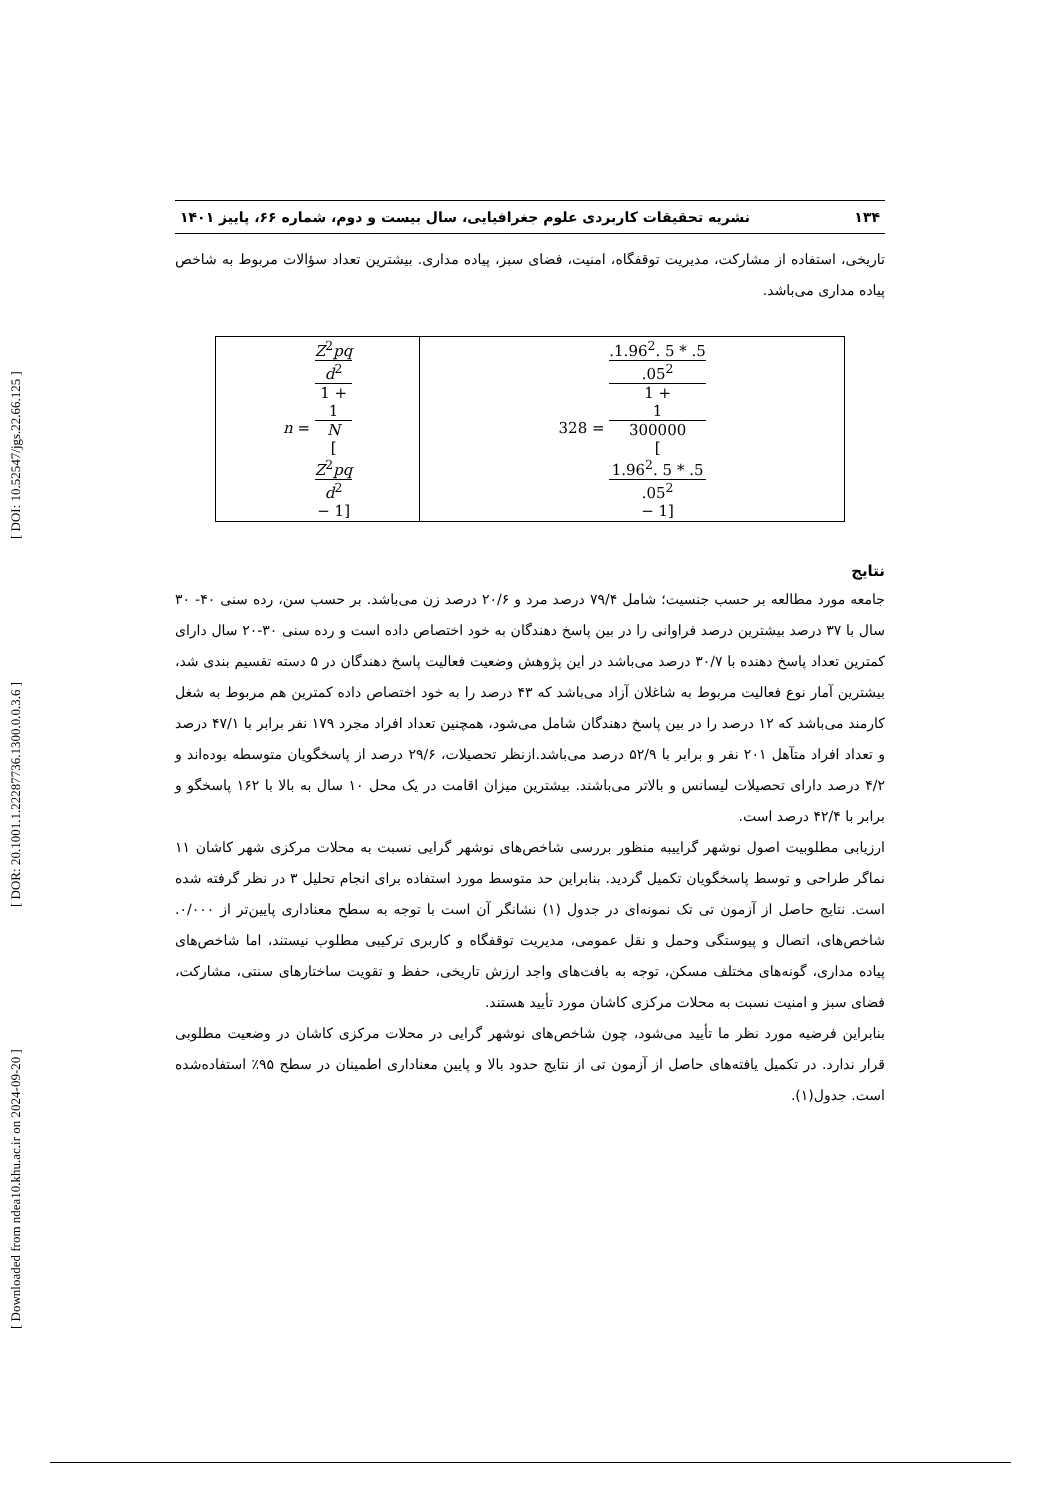[ Downloaded from ndea10.khu.ac.ir on 2024-09-20 ] [ DOR: 20.1001.1.22287736.1300.0.0.3.6 ] [ DOI: 10.52547/jgs.22.66.125 ]
۱۳۴ نشریه تحقیقات کاربردی علوم جغرافیایی، سال بیست و دوم، شماره ۶۶، پاییز ۱۴۰۱
تاریخی، استفاده از مشارکت، مدیریت توقفگاه، امنیت، فضای سبز، پیاده مداری. بیشترین تعداد سؤالات مربوط به شاخص پیاده مداری می‌باشد.
| n = Z<sup>2</sup> pq d<sup>2</sup> 1 + 1 N [ Z<sup>2</sup> pq d<sup>2</sup> − 1] | 328 = .1.96<sup>2</sup>. 5 * .5 .05<sup>2</sup> 1 + 1 300000 [ 1.96<sup>2</sup>. 5 * .5 .05<sup>2</sup> − 1] |
نتایج
جامعه مورد مطالعه بر حسب جنسیت؛ شامل ۷۹/۴ درصد مرد و ۲۰/۶ درصد زن می‌باشد. بر حسب سن، رده سنی ۴۰- ۳۰ سال با ۳۷ درصد بیشترین درصد فراوانی را در بین پاسخ دهندگان به خود اختصاص داده است و رده سنی ۳۰-۲۰ سال دارای کمترین تعداد پاسخ دهنده با ۳۰/۷ درصد می‌باشد در این پژوهش وضعیت فعالیت پاسخ دهندگان در ۵ دسته تقسیم بندی شد، بیشترین آمار نوع فعالیت مربوط به شاغلان آزاد می‌باشد که ۴۳ درصد را به خود اختصاص داده کمترین هم مربوط به شغل کارمند می‌باشد که ۱۲ درصد را در بین پاسخ دهندگان شامل می‌شود، همچنین تعداد افراد مجرد ۱۷۹ نفر برابر با ۴۷/۱ درصد و تعداد افراد متآهل ۲۰۱ نفر و برابر با ۵۲/۹ درصد می‌باشد.ازنظر تحصیلات، ۲۹/۶ درصد از پاسخگویان متوسطه بوده‌اند و ۴/۲ درصد دارای تحصیلات لیسانس و بالاتر می‌باشند. بیشترین میزان اقامت در یک محل ۱۰ سال به بالا با ۱۶۲ پاسخگو و برابر با ۴۲/۴ درصد است.
ارزیابی مطلوبیت اصول نوشهر گراییبه منظور بررسی شاخص‌های نوشهر گرایی نسبت به محلات مرکزی شهر کاشان ۱۱ نماگر طراحی و توسط پاسخگویان تکمیل گردید. بنابراین حد متوسط مورد استفاده برای انجام تحلیل ۳ در نظر گرفته شده است. نتایج حاصل از آزمون تی تک نمونه‌ای در جدول (۱) نشانگر آن است با توجه به سطح معناداری پایین‌تر از ۰/۰۰۰. شاخص‌های، اتصال و پیوستگی وحمل و نقل عمومی، مدیریت توقفگاه و کاربری ترکیبی مطلوب نیستند، اما شاخص‌های پیاده مداری، گونه‌های مختلف مسکن، توجه به بافت‌های واجد ارزش تاریخی، حفظ و تقویت ساختارهای سنتی، مشارکت، فضای سبز و امنیت نسبت به محلات مرکزی کاشان مورد تأیید هستند.
بنابراین فرضیه مورد نظر ما تأیید می‌شود، چون شاخص‌های نوشهر گرایی در محلات مرکزی کاشان در وضعیت مطلوبی قرار ندارد. در تکمیل یافته‌های حاصل از آزمون تی از نتایج حدود بالا و پایین معناداری اطمینان در سطح ۹۵٪ استفاده‌شده است. جدول(۱).